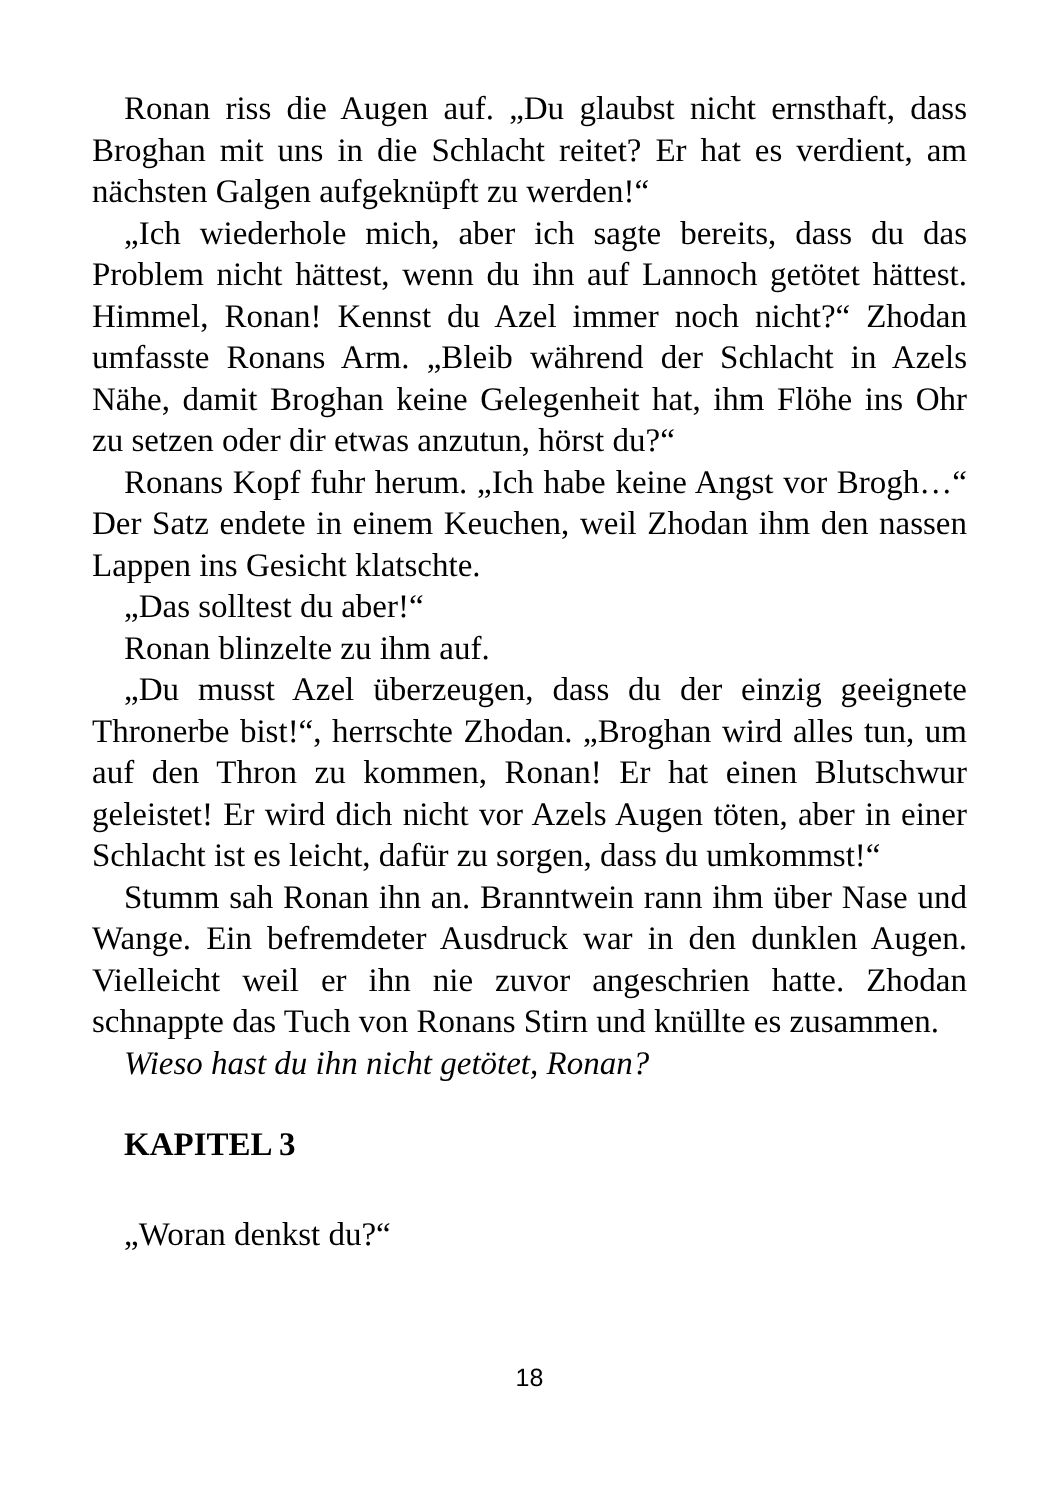Ronan riss die Augen auf. „Du glaubst nicht ernsthaft, dass Broghan mit uns in die Schlacht reitet? Er hat es verdient, am nächsten Galgen aufgeknüpft zu werden!“
„Ich wiederhole mich, aber ich sagte bereits, dass du das Problem nicht hättest, wenn du ihn auf Lannoch getötet hättest. Himmel, Ronan! Kennst du Azel immer noch nicht?“ Zhodan umfasste Ronans Arm. „Bleib während der Schlacht in Azels Nähe, damit Broghan keine Gelegenheit hat, ihm Flöhe ins Ohr zu setzen oder dir etwas anzutun, hörst du?“
Ronans Kopf fuhr herum. „Ich habe keine Angst vor Brogh…“ Der Satz endete in einem Keuchen, weil Zhodan ihm den nassen Lappen ins Gesicht klatschte.
„Das solltest du aber!“
Ronan blinzelte zu ihm auf.
„Du musst Azel überzeugen, dass du der einzig geeignete Thronerbe bist!“, herrschte Zhodan. „Broghan wird alles tun, um auf den Thron zu kommen, Ronan! Er hat einen Blutschwur geleistet! Er wird dich nicht vor Azels Augen töten, aber in einer Schlacht ist es leicht, dafür zu sorgen, dass du umkommst!“
Stumm sah Ronan ihn an. Branntwein rann ihm über Nase und Wange. Ein befremdeter Ausdruck war in den dunklen Augen. Vielleicht weil er ihn nie zuvor angeschrien hatte. Zhodan schnappte das Tuch von Ronans Stirn und knüllte es zusammen.
Wieso hast du ihn nicht getötet, Ronan?
KAPITEL 3
„Woran denkst du?“
18